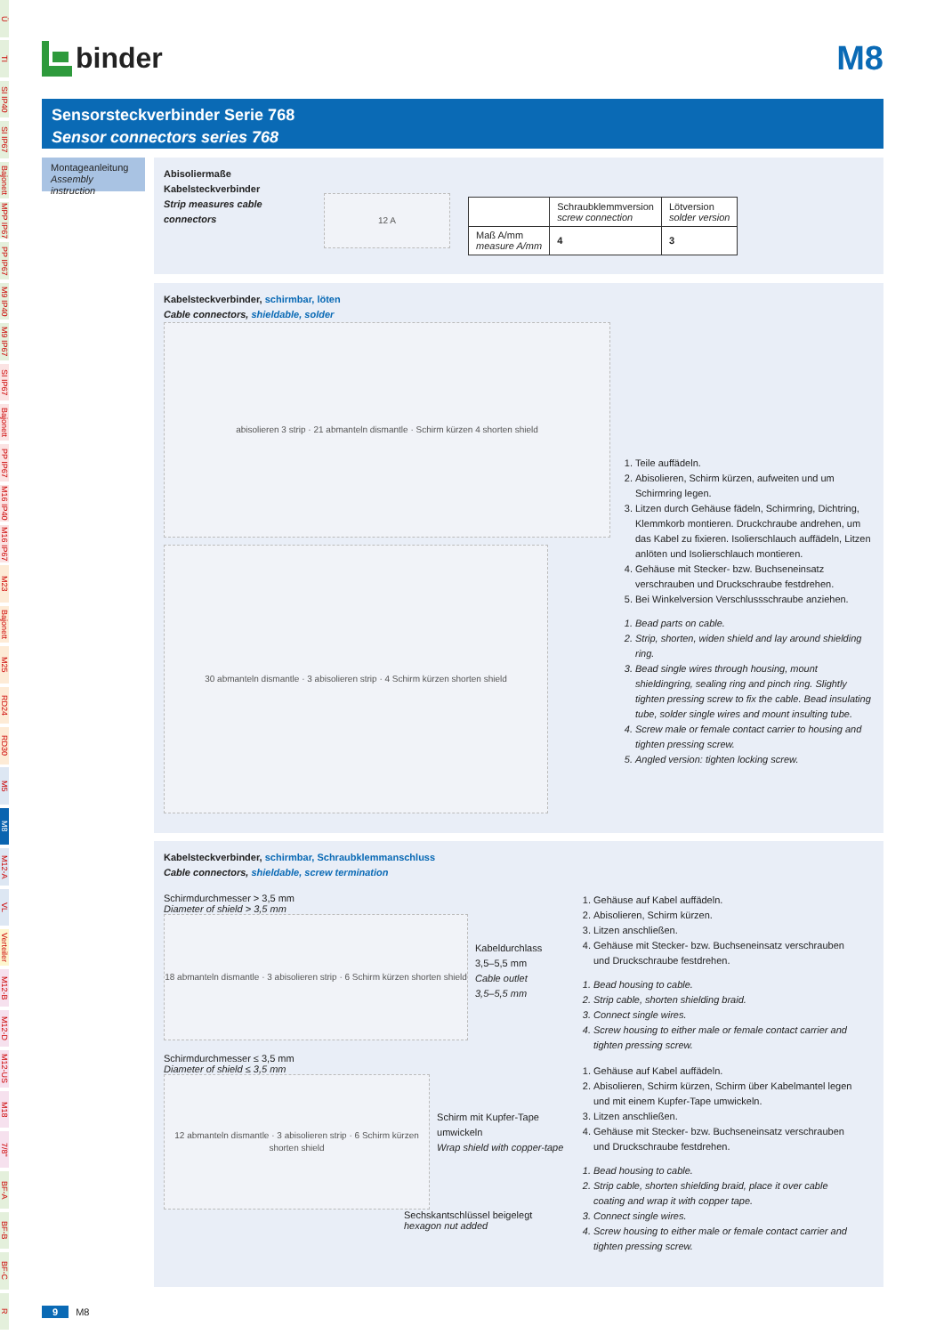Ü
TI
SI IP40
SI IP67
Bajonett
MPP IP67
PP IP67
M9 IP40
M9 IP67
SI IP67
Bajonett
PP IP67
M16 IP40
M16 IP67
M23
Bajonett
M25
RD24
RD30
M5
M8
M12-A
VL
Verteiler
M12-B
M12-D
M12-US
M18
7/8"
BF-A
BF-B
BF-C
R
binder
M8
Sensorsteckverbinder Serie 768
Sensor connectors series 768
Montageanleitung
Assembly instruction
Abisoliermaße Kabelsteckverbinder
Strip measures cable connectors
12 A
| | Schraubklemmversion screw connection | Lötversion solder version |
| --- | --- | --- |
| Maß A/mm measure A/mm | 4 | 3 |
Kabelsteckverbinder, schirmbar, löten
Cable connectors, shieldable, solder
abisolieren 3 strip · 21 abmanteln dismantle · Schirm kürzen 4 shorten shield
30 abmanteln dismantle · 3 abisolieren strip · 4 Schirm kürzen shorten shield
1. Teile auffädeln.
2. Abisolieren, Schirm kürzen, aufweiten und um Schirmring legen.
3. Litzen durch Gehäuse fädeln, Schirmring, Dichtring, Klemmkorb montieren. Druckchraube andrehen, um das Kabel zu fixieren. Isolierschlauch auffädeln, Litzen anlöten und Isolierschlauch montieren.
4. Gehäuse mit Stecker- bzw. Buchseneinsatz verschrauben und Druckschraube festdrehen.
5. Bei Winkelversion Verschlussschraube anziehen.
1. Bead parts on cable.
2. Strip, shorten, widen shield and lay around shielding ring.
3. Bead single wires through housing, mount shieldingring, sealing ring and pinch ring. Slightly tighten pressing screw to fix the cable. Bead insulating tube, solder single wires and mount insulting tube.
4. Screw male or female contact carrier to housing and tighten pressing screw.
5. Angled version: tighten locking screw.
Kabelsteckverbinder, schirmbar, Schraubklemmanschluss
Cable connectors, shieldable, screw termination
Schirmdurchmesser > 3,5 mm
Diameter of shield > 3,5 mm
18 abmanteln dismantle · 3 abisolieren strip · 6 Schirm kürzen shorten shield
Kabeldurchlass
3,5–5,5 mm
Cable outlet
3,5–5,5 mm
Schirmdurchmesser ≤ 3,5 mm
Diameter of shield ≤ 3,5 mm
12 abmanteln dismantle · 3 abisolieren strip · 6 Schirm kürzen shorten shield
Schirm mit Kupfer-Tape umwickeln
Wrap shield with copper-tape
Sechskantschlüssel beigelegt
hexagon nut added
1. Gehäuse auf Kabel auffädeln.
2. Abisolieren, Schirm kürzen.
3. Litzen anschließen.
4. Gehäuse mit Stecker- bzw. Buchseneinsatz verschrauben und Druckschraube festdrehen.
1. Bead housing to cable.
2. Strip cable, shorten shielding braid.
3. Connect single wires.
4. Screw housing to either male or female contact carrier and tighten pressing screw.
1. Gehäuse auf Kabel auffädeln.
2. Abisolieren, Schirm kürzen, Schirm über Kabelmantel legen und mit einem Kupfer-Tape umwickeln.
3. Litzen anschließen.
4. Gehäuse mit Stecker- bzw. Buchseneinsatz verschrauben und Druckschraube festdrehen.
1. Bead housing to cable.
2. Strip cable, shorten shielding braid, place it over cable coating and wrap it with copper tape.
3. Connect single wires.
4. Screw housing to either male or female contact carrier and tighten pressing screw.
9 M8